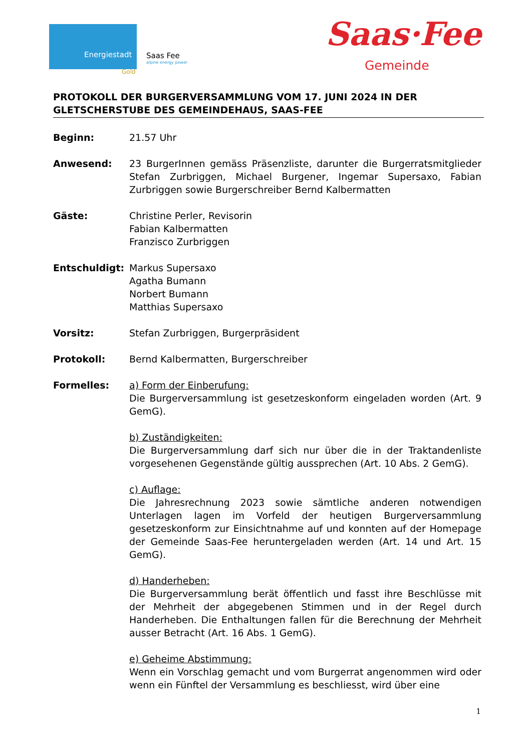Energiestadt
Gold
Saas Fee
alpine energy power
Saas·Fee
Gemeinde
PROTOKOLL DER BURGERVERSAMMLUNG VOM 17. JUNI 2024 IN DER GLETSCHERSTUBE DES GEMEINDEHAUS, SAAS-FEE
Beginn: 21.57 Uhr
Anwesend: 23 BurgerInnen gemäss Präsenzliste, darunter die Burgerratsmitglieder Stefan Zurbriggen, Michael Burgener, Ingemar Supersaxo, Fabian Zurbriggen sowie Burgerschreiber Bernd Kalbermatten
Gäste: Christine Perler, Revisorin
Fabian Kalbermatten
Franzisco Zurbriggen
Entschuldigt: Markus Supersaxo
Agatha Bumann
Norbert Bumann
Matthias Supersaxo
Vorsitz: Stefan Zurbriggen, Burgerpräsident
Protokoll: Bernd Kalbermatten, Burgerschreiber
Formelles: a) Form der Einberufung:
Die Burgerversammlung ist gesetzeskonform eingeladen worden (Art. 9 GemG).
b) Zuständigkeiten:
Die Burgerversammlung darf sich nur über die in der Traktandenliste vorgesehenen Gegenstände gültig aussprechen (Art. 10 Abs. 2 GemG).
c) Auflage:
Die Jahresrechnung 2023 sowie sämtliche anderen notwendigen Unterlagen lagen im Vorfeld der heutigen Burgerversammlung gesetzeskonform zur Einsichtnahme auf und konnten auf der Homepage der Gemeinde Saas-Fee heruntergeladen werden (Art. 14 und Art. 15 GemG).
d) Handerheben:
Die Burgerversammlung berät öffentlich und fasst ihre Beschlüsse mit der Mehrheit der abgegebenen Stimmen und in der Regel durch Handerheben. Die Enthaltungen fallen für die Berechnung der Mehrheit ausser Betracht (Art. 16 Abs. 1 GemG).
e) Geheime Abstimmung:
Wenn ein Vorschlag gemacht und vom Burgerrat angenommen wird oder wenn ein Fünftel der Versammlung es beschliesst, wird über eine
1